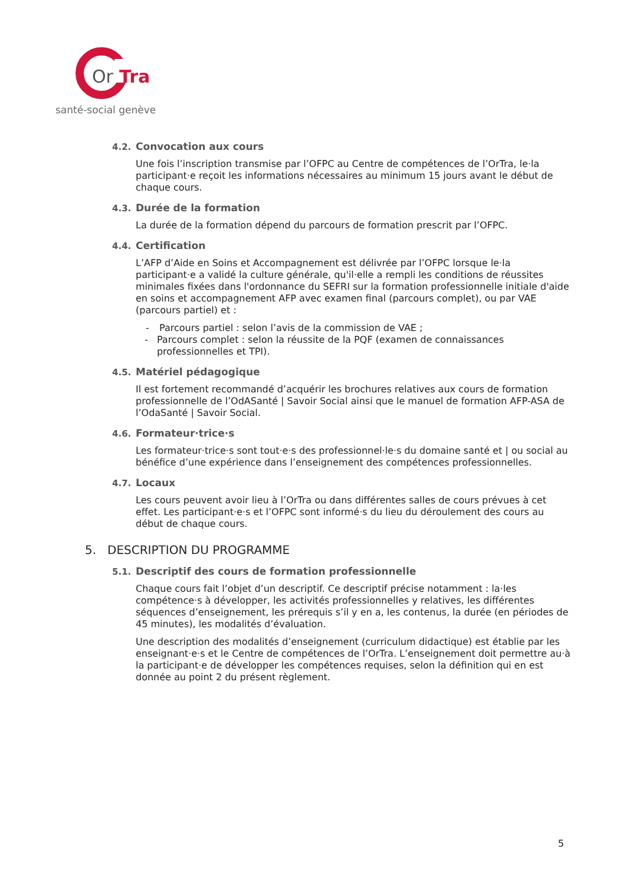Or
Tra
santé-social genève
4.2. Convocation aux cours
Une fois l’inscription transmise par l’OFPC au Centre de compétences de l’OrTra, le·la participant·e reçoit les informations nécessaires au minimum 15 jours avant le début de chaque cours.
4.3. Durée de la formation
La durée de la formation dépend du parcours de formation prescrit par l’OFPC.
4.4. Certification
L’AFP d’Aide en Soins et Accompagnement est délivrée par l’OFPC lorsque le·la participant·e a validé la culture générale, qu'il·elle a rempli les conditions de réussites minimales fixées dans l'ordonnance du SEFRI sur la formation professionnelle initiale d'aide en soins et accompagnement AFP avec examen final (parcours complet), ou par VAE (parcours partiel) et :
- Parcours partiel : selon l’avis de la commission de VAE ;
- Parcours complet : selon la réussite de la PQF (examen de connaissances professionnelles et TPI).
4.5. Matériel pédagogique
Il est fortement recommandé d’acquérir les brochures relatives aux cours de formation professionnelle de l’OdASanté | Savoir Social ainsi que le manuel de formation AFP-ASA de l’OdaSanté | Savoir Social.
4.6. Formateur·trice·s
Les formateur·trice·s sont tout·e·s des professionnel·le·s du domaine santé et | ou social au bénéfice d’une expérience dans l’enseignement des compétences professionnelles.
4.7. Locaux
Les cours peuvent avoir lieu à l’OrTra ou dans différentes salles de cours prévues à cet effet. Les participant·e·s et l’OFPC sont informé·s du lieu du déroulement des cours au début de chaque cours.
5. DESCRIPTION DU PROGRAMME
5.1. Descriptif des cours de formation professionnelle
Chaque cours fait l’objet d’un descriptif. Ce descriptif précise notamment : la·les compétence·s à développer, les activités professionnelles y relatives, les différentes séquences d’enseignement, les prérequis s’il y en a, les contenus, la durée (en périodes de 45 minutes), les modalités d’évaluation.
Une description des modalités d’enseignement (curriculum didactique) est établie par les enseignant·e·s et le Centre de compétences de l’OrTra. L’enseignement doit permettre au·à la participant·e de développer les compétences requises, selon la définition qui en est donnée au point 2 du présent règlement.
5